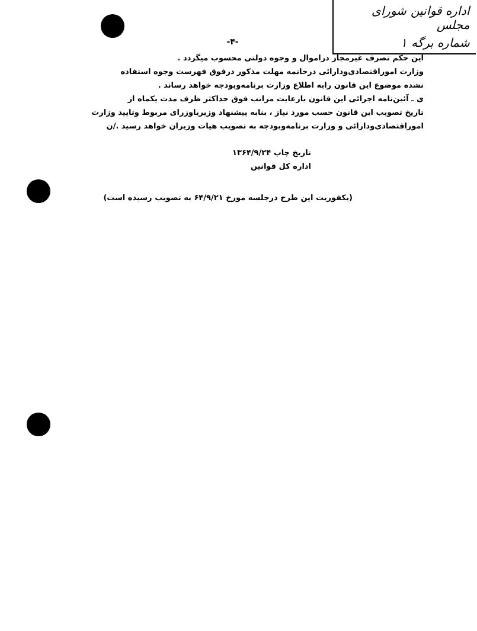اداره قوانین شورای مجلس
شماره برگه ۱
-۴-
این حکم تصرف غیرمجاز دراموال و وجوه دولتی محسوب میگردد .
وزارت اموراقتصادی‌ودارائی درخاتمه مهلت مذکور درفوق فهرست وجوه استفاده
نشده موضوع این قانون رابه اطلاع وزارت برنامه‌وبودجه خواهد رساند .
ی ـ آئین‌نامه اجرائی این قانون بارعایت مراتب فوق حداکثر ظرف مدت یکماه از
تاریخ تصویب این قانون حسب مورد نیاز ، بنابه پیشنهاد وزیریاوزرای مربوط وتایید وزارت
اموراقتصادی‌ودارائی و وزارت برنامه‌وبودجه به تصویب هیات وزیران خواهد رسید ./ن
تاریخ چاپ ۱۳۶۴/۹/۲۴
اداره کل قوانین
(یکفوریت این طرح درجلسه مورخ ۶۴/۹/۲۱ به تصویب رسیده است)